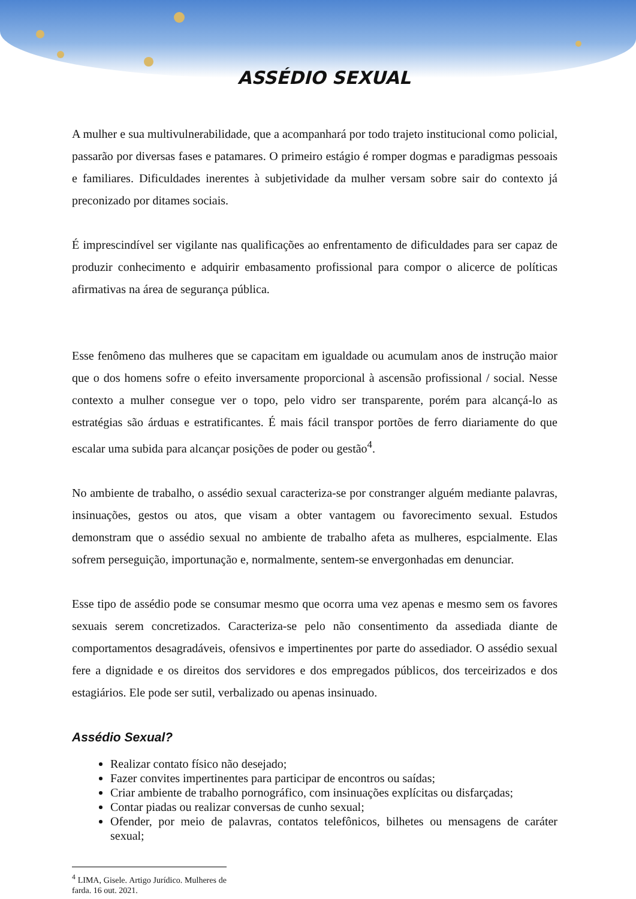ASSÉDIO SEXUAL
A mulher e sua multivulnerabilidade, que a acompanhará por todo trajeto institucional como policial, passarão por diversas fases e patamares. O primeiro estágio é romper dogmas e paradigmas pessoais e familiares. Dificuldades inerentes à subjetividade da mulher versam sobre sair do contexto já preconizado por ditames sociais.
É imprescindível ser vigilante nas qualificações ao enfrentamento de dificuldades para ser capaz de produzir conhecimento e adquirir embasamento profissional para compor o alicerce de políticas afirmativas na área de segurança pública.
Esse fenômeno das mulheres que se capacitam em igualdade ou acumulam anos de instrução maior que o dos homens sofre o efeito inversamente proporcional à ascensão profissional / social. Nesse contexto a mulher consegue ver o topo, pelo vidro ser transparente, porém para alcançá-lo as estratégias são árduas e estratificantes. É mais fácil transpor portões de ferro diariamente do que escalar uma subida para alcançar posições de poder ou gestão<sup>4</sup>.
No ambiente de trabalho, o assédio sexual caracteriza-se por constranger alguém mediante palavras, insinuações, gestos ou atos, que visam a obter vantagem ou favorecimento sexual. Estudos demonstram que o assédio sexual no ambiente de trabalho afeta as mulheres, espcialmente. Elas sofrem perseguição, importunação e, normalmente, sentem-se envergonhadas em denunciar.
Esse tipo de assédio pode se consumar mesmo que ocorra uma vez apenas e mesmo sem os favores sexuais serem concretizados. Caracteriza-se pelo não consentimento da assediada diante de comportamentos desagradáveis, ofensivos e impertinentes por parte do assediador. O assédio sexual fere a dignidade e os direitos dos servidores e dos empregados públicos, dos terceirizados e dos estagiários. Ele pode ser sutil, verbalizado ou apenas insinuado.
Assédio Sexual?
Realizar contato físico não desejado;
Fazer convites impertinentes para participar de encontros ou saídas;
Criar ambiente de trabalho pornográfico, com insinuações explícitas ou disfarçadas;
Contar piadas ou realizar conversas de cunho sexual;
Ofender, por meio de palavras, contatos telefônicos, bilhetes ou mensagens de caráter sexual;
<sup>4</sup> LIMA, Gisele. Artigo Jurídico. Mulheres de farda. 16 out. 2021.